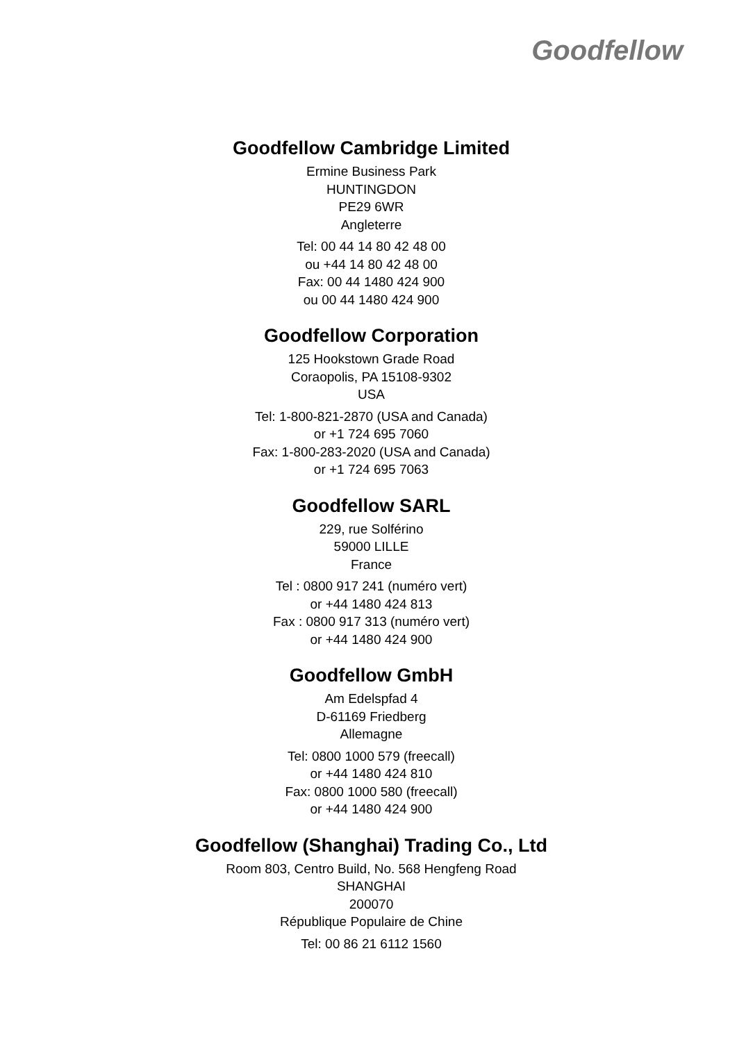Goodfellow
Goodfellow Cambridge Limited
Ermine Business Park
HUNTINGDON
PE29 6WR
Angleterre
Tel: 00 44 14 80 42 48 00
ou +44 14 80 42 48 00
Fax: 00 44 1480 424 900
ou 00 44 1480 424 900
Goodfellow Corporation
125 Hookstown Grade Road
Coraopolis, PA 15108-9302
USA
Tel: 1-800-821-2870 (USA and Canada)
or +1 724 695 7060
Fax: 1-800-283-2020 (USA and Canada)
or +1 724 695 7063
Goodfellow SARL
229, rue Solférino
59000 LILLE
France
Tel : 0800 917 241 (numéro vert)
or +44 1480 424 813
Fax : 0800 917 313 (numéro vert)
or +44 1480 424 900
Goodfellow GmbH
Am Edelspfad 4
D-61169 Friedberg
Allemagne
Tel: 0800 1000 579 (freecall)
or +44 1480 424 810
Fax: 0800 1000 580 (freecall)
or +44 1480 424 900
Goodfellow (Shanghai) Trading Co., Ltd
Room 803, Centro Build, No. 568 Hengfeng Road
SHANGHAI
200070
République Populaire de Chine
Tel: 00 86 21 6112 1560